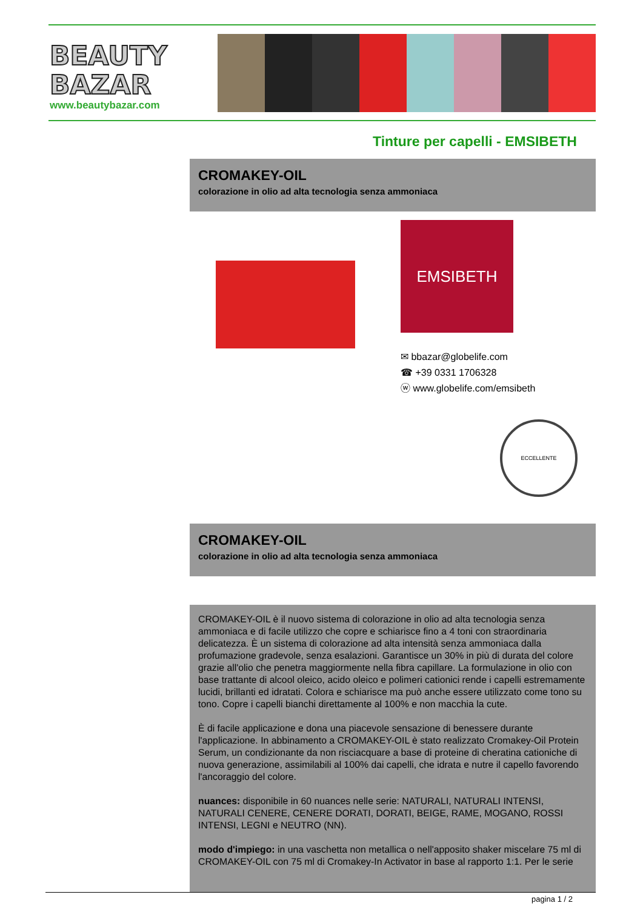BEAUTY
BAZAR
www.beautybazar.com
Tinture per capelli - EMSIBETH
CROMAKEY-OIL
colorazione in olio ad alta tecnologia senza ammoniaca
EMSIBETH
✉ bbazar@globelife.com
☎ +39 0331 1706328
ⓦ www.globelife.com/emsibeth
ECCELLENTE
CROMAKEY-OIL
colorazione in olio ad alta tecnologia senza ammoniaca
CROMAKEY-OIL è il nuovo sistema di colorazione in olio ad alta tecnologia senza ammoniaca e di facile utilizzo che copre e schiarisce fino a 4 toni con straordinaria delicatezza. È un sistema di colorazione ad alta intensità senza ammoniaca dalla profumazione gradevole, senza esalazioni. Garantisce un 30% in più di durata del colore grazie all'olio che penetra maggiormente nella fibra capillare. La formulazione in olio con base trattante di alcool oleico, acido oleico e polimeri cationici rende i capelli estremamente lucidi, brillanti ed idratati. Colora e schiarisce ma può anche essere utilizzato come tono su tono. Copre i capelli bianchi direttamente al 100% e non macchia la cute.
È di facile applicazione e dona una piacevole sensazione di benessere durante l'applicazione. In abbinamento a CROMAKEY-OIL è stato realizzato Cromakey-Oil Protein Serum, un condizionante da non risciacquare a base di proteine di cheratina cationiche di nuova generazione, assimilabili al 100% dai capelli, che idrata e nutre il capello favorendo l'ancoraggio del colore.
nuances: disponibile in 60 nuances nelle serie: NATURALI, NATURALI INTENSI, NATURALI CENERE, CENERE DORATI, DORATI, BEIGE, RAME, MOGANO, ROSSI INTENSI, LEGNI e NEUTRO (NN).
modo d'impiego: in una vaschetta non metallica o nell'apposito shaker miscelare 75 ml di CROMAKEY-OIL con 75 ml di Cromakey-In Activator in base al rapporto 1:1. Per le serie
pagina 1 / 2